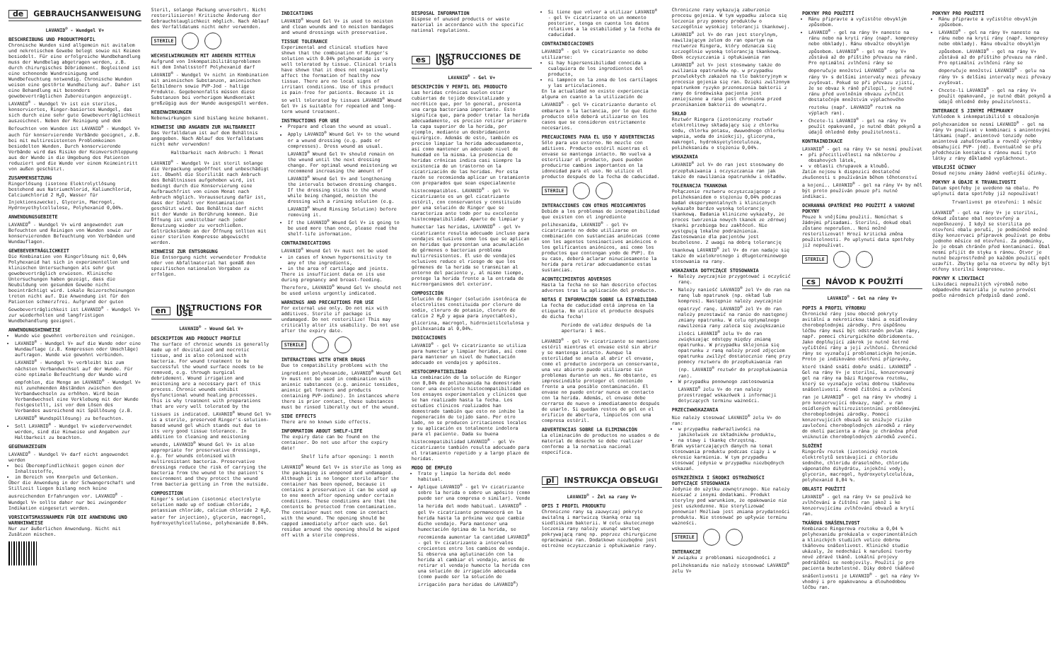de GEBRAUCHSANWEISUNG
LAVANID<sup>®</sup> - Wundgel V+
BESCHREIBUNG UND PRODUKTPROFIL
Chronische Wunden sind allgemein mit avitalem und nekrotischem Gewebe belegt sowie mit Keimen besiedelt. Für eine erfolgreiche Wundbehandlung muss der Wundbelag abgetragen werden, z.B. durch chirurgisches Débridement. Begleitend ist eine schonende Wundreinigung und Wundbefeuchtung notwendig. Chronische Wunden weisen eine gestörte Wundheilung auf. Daher ist eine Behandlung mit besonders gewebeverträglichen Zubereitungen angezeigt. LAVANID<sup>®</sup> - Wundgel V+ ist ein steriles, konserviertes, Ringer-basiertes Wundgel, das sich durch eine sehr gute Gewebeverträglichkeit auszeichnet. Neben der Reinigung und dem Befeuchten von Wunden ist LAVANID<sup>®</sup> - Wundgel V+ auch für konservierende Verbände geeignet, z.B. bei mit multiresistenten Problemkeimen besiedelten Wunden. Durch konservierende Verbände wird das Risiko der Keimverschleppung aus der Wunde in die Umgebung des Patienten reduziert und die Wunde vor einem Keimeintritt von außen geschützt.
ZUSAMMENSETZUNG
Ringerlösung (isotone Elektrolytlösung bestehend aus Natriumchlorid, Kaliumchlorid, Calciumchlorid 2 H<sub>2</sub>O, Wasser für Injektionszwecke), Glycerin, Macrogol, Hydroxyethylcellulose, Polyhexanid 0,04%.
ANWENDUNGSGEBIETE
LAVANID<sup>®</sup> - Wundgel V+ wird angewendet zum Befeuchten und Reinigen von Wunden sowie zur konservierenden Befeuchtung von Verbänden und Wundauflagen.
GEWEBEVERTRÄGLICHKEIT
Die Kombination von Ringerlösung mit 0,04% Polyhexanid hat sich in experimentellen und klinischen Untersuchungen als sehr gut gewebeverträglich erwiesen. Klinische Untersuchungen haben gezeigt, dass die Neubildung von gesundem Gewebe nicht beeinträchtigt wird. Lokale Reizerscheinungen treten nicht auf. Die Anwendung ist für den Patienten schmerzfrei. Aufgrund der guten Gewebeverträglichkeit ist LAVANID<sup>®</sup> - Wundgel V+ zur wiederholten und langfristigen Wundbehandlung geeignet.
ANWENDUNGSHINWEISE
Wunde wie gewohnt vorbereiten und reinigen.
LAVANID<sup>®</sup> - Wundgel V+ auf die Wunde oder eine Wundauflage (z.B. Kompressen oder Umschläge) auftragen. Wunde wie gewohnt verbinden. LAVANID<sup>®</sup> - Wundgel V+ verbleibt bis zum nächsten Verbandwechsel auf der Wunde. Für eine optimale Befeuchtung der Wunde wird empfohlen, die Menge an LAVANID<sup>®</sup> - Wundgel V+ mit zunehmenden Abständen zwischen den Verbandwechseln zu erhöhen. Wird beim Verbandwechsel eine Verklebung mit der Wunde festgestellt, ist vor dem Lösen des Verbandes ausreichend mit Spüllösung (z.B. LAVANID<sup>®</sup> Wundspüllösung) zu befeuchten.
Soll LAVANID<sup>®</sup> - Wundgel V+ wiederverwendet werden, sind die Hinweise und Angaben zur Haltbarkeit zu beachten.
GEGENANZEIGEN
LAVANID<sup>®</sup> - Wundgel V+ darf nicht angewendet werden
bei Überempfindlichkeit gegen einen der Inhaltsstoffe,
im Bereich von Knorpeln und Gelenken.
Über die Anwendung in der Schwangerschaft und Stillzeit liegen bislang noch keine ausreichenden Erfahrungen vor. LAVANID<sup>®</sup> - Wundgel V+ sollte daher nur bei zwingender Indikation eingesetzt werden.
VORSICHTSMASSNAHMEN FÜR DIE ANWENDUNG UND WARNHINWEISE
Nur zur äußerlichen Anwendung. Nicht mit Zusätzen mischen.
Steril, solange Packung unversehrt. Nicht resterilisieren! Kritische Änderung der Gebrauchstauglichkeit möglich. Nach Ablauf des Verfalldatums nicht mehr verwenden.
STERILE
WECHSELWIRKUNGEN MIT ANDEREN MITTELN
Aufgrund von Inkompatibilitätsproblemen mit dem Inhaltsstoff Polyhexanid darf LAVANID<sup>®</sup> - Wundgel V+ nicht in Kombination mit anionischen Substanzen, anionischen Gelbildnern sowie PVP-Jod - haltige Produkte. Gegebenenfalls müssen diese Substanzen bei vorherigem Wundkontakt großzügig aus der Wunde ausgespült werden.
NEBENWIRKUNGEN
Nebenwirkungen sind bislang keine bekannt.
HINWEISE UND ANGABEN ZUR HALTBARKEIT
Das Verfalldatum ist auf dem Behältnis angegeben. Nach Ablauf des Verfalldatums nicht mehr verwenden!
Haltbarkeit nach Anbruch: 1 Monat
LAVANID<sup>®</sup> - Wundgel V+ ist steril solange die Verpackung ungeöffnet und unbeschädigt ist. Obwohl die Sterilität nach Anbruch des Behältnisses aufgehoben wird, ist bedingt durch die Konservierung eine Aufbrauchfrist von einem Monat nach Anbruch möglich. Voraussetzung dafür ist, dass der Inhalt vor Kontamination geschützt wird. Das Behältnis darf nicht mit der Wunde in Berührung kommen. Die Öffnung ist unmittelbar nach jeder Benutzung wieder zu verschließen. Geltrückstände an der Öffnung sollten mit einer sterilen Kompresse abgewischt werden.
HINWEISE ZUR ENTSORGUNG
Die Entsorgung nicht verwendeter Produkte oder von Abfallmaterial hat gemäß den spezifischen nationalen Vorgaben zu erfolgen.
en INSTRUCTIONS FOR USE
LAVANID<sup>®</sup> - Wound Gel V+
DESCRIPTION AND PRODUCT PROFILE
The surface of chronic wounds is generally made up of devitalized and necrotic tissue, and is also colonised with bacteria. For wound treatment to be successful the wound surface needs to be removed, e.g. through surgical debridement. Wound irrigation and moistening are a necessary part of this process. Chronic wounds exhibit dysfunctional wound healing processes. This is why treatment with preparations that are very well tolerated by the tissues is indicated. LAVANID<sup>®</sup> Wound Gel V+ is a sterile, preserved Ringer's-solution-based wound gel which stands out due to its very good tissue tolerance. In addition to cleaning and moistening wounds, LAVANID<sup>®</sup> Wound Gel V+ is also appropriate for preservative dressings, e.g. for wounds colonised with multiresistant bacteria. Preservative dressings reduce the risk of carrying the bacteria from the wound to the patient's environment and they protect the wound from bacteria getting in from the outside.
COMPOSITION
Ringer's solution (isotonic electrolyte solution made up of sodium chloride, potassium chloride, calcium chloride 2 H<sub>2</sub>O, water for injection), glycerin, macrogol, hydroxyethylcellulose, polyhexanide 0.04%.
INDICATIONS
LAVANID<sup>®</sup> Wound Gel V+ is used to moisten and clean wounds and to moisten bandages and wound dressings with preservative.
TISSUE TOLERANCE
Experimental and clinical studies have shown that the combination of Ringer's solution with 0.04% polyhexanide is very well tolerated by tissue. Clinical trials have shown that it does not negatively affect the formation of healthy new tissue. There are no local signs of irritant conditions. Use of this product is pain-free for patients. Because it is so well tolerated by tissues LAVANID<sup>®</sup> Wound Gel V+ is suitable for repeated and long-term wound treatment.
INSTRUCTIONS FOR USE
Prepare and clean the wound as usual.
Apply LAVANID<sup>®</sup> Wound Gel V+ to the wound or a wound dressing (e.g. pads or compresses). Dress wound as usual. LAVANID<sup>®</sup> Wound Gel V+ should remain on the wound until the next dressing change. For optimal wound moistening we recommend increasing the amount of LAVANID<sup>®</sup> Wound Gel V+ and lengthening the intervals between dressing changes. If the dressing sticks to the wound while being changed, moisten the dressing with a rinsing solution (e.g. LAVANID<sup>®</sup> Wound Rinsing Solution) before removing it.
If the LAVANID<sup>®</sup> Wound Gel V+ is going to be used more than once, please read the shelf-life information.
CONTRAINDICATIONS
LAVANID<sup>®</sup> Wound Gel V+ must not be used
in cases of known hypersensitivity to any of the ingredients,
in the area of cartilage and joints.
There is insufficient data on its use during pregnancy and breast-feeding. Therefore, LAVANID<sup>®</sup> Wound Gel V+ should not be used unless urgently indicated.
WARNINGS AND PRECAUTIONS FOR USE
For external use only. Do not mix with additives. Sterile if package is undamaged. Do not resterilize! This may critically alter its usability. Do not use after the expiry date.
STERILE
INTERACTIONS WITH OTHER DRUGS
Due to compatibility problems with the ingredient polyhexanide, LAVANID<sup>®</sup> Wound Gel V+ must not be used in combination with anionic substances (e.g. anionic tensides, anionic gel formers and products containing PVP-iodine). In instances where there is prior contact, these substances must be rinsed liberally out of the wound.
SIDE EFFECTS
There are no known side effects.
INFORMATION ABOUT SHELF-LIFE
The expiry date can be found on the container. Do not use after the expiry date!
Shelf life after opening: 1 month
LAVANID<sup>®</sup> Wound Gel V+ is sterile as long as the packaging is unopened and undamaged. Although it is no longer sterile after the container has been opened, because it contains a preservative it can be used up to one month after opening under certain conditions. These conditions are that the contents be protected from contamination. The container must not come in contact with the wound. The opening should be capped immediately after each use. Gel residue around the opening should be wiped off with a sterile compress.
DISPOSAL INFORMATION
Dispose of unused products or waste material in accordance with the specific national regulations.
es INSTRUCCIONES DE USO
LAVANID<sup>®</sup> - Gel V+
DESCRIPCIÓN Y PERFIL DEL PRODUCTO
Las heridas crónicas suelen estar cubiertas de tejido desvitalizado y necrótico que, por lo general, presenta una carga bacteriana importante. Esto significa que, para poder tratar la herida adecuadamente, es preciso retirar primero la capa superior de la herida, por ejemplo, mediante un desbridamiento quirúrgico. Además de esto, también es preciso limpiar la herida adecuadamente, así como mantener un adecuado nivel de humedad en la misma. La presencia de heridas crónicas indica casi siempre la existencia de un trastorno en la cicatrización de las heridas. Por esta razón se recomienda aplicar un tratamiento con preparados que sean especialmente histocompatibles. LAVANID<sup>®</sup> - gel V+ cicatrizante es un gel cicatrizante estéril, con conservantes y constituido por una solución de Ringer que se caracteriza ante todo por su excelente histocompatibilidad. Aparte de limpiar y humectar las heridas, LAVANID<sup>®</sup> - gel V+ cicatrizante resulta adecuado incluso para vendajes oclusivos como los que se aplican en heridas que presentan una acumulación de gérmenes o bacterias problema multirresistentes. El uso de vendajes oclusivos reduce el riesgo de que los gérmenes de la herida se transmitan al entorno del paciente y, al mismo tiempo, protege la herida frente a la entrada de microorganismos del exterior.
COMPOSICIÓN
Solución de Ringer (solución isotónica de electrolitos constituida por cloruro de sodio, cloruro de potasio, cloruro de calcio 2 H<sub>2</sub>O y agua para inyectables), glicerina, macrogol, hidroxietilcelulosa y polihexanida al 0,04%.
INDICACIONES
LAVANID<sup>®</sup> - gel V+ cicatrizante se utiliza para humectar y limpiar heridas, así como para mantener un nivel de humectación adecuado en vendajes y apósitos.
HISTOCOMPATIBILIDAD
La combinación de la solución de Ringer con 0,04% de polihexanida ha demostrado tener una excelente histocompatibilidad en los ensayos experimentales y clínicos que se han realizado hasta la fecha. Los estudios clínicos realizados han demostrado también que esto no inhibe la regeneración de tejido sano. Por otro lado, no se producen irritaciones locales y su aplicación es totalmente indolora para el paciente. Dada su buena histocompatibilidad LAVANID<sup>®</sup> - gel V+ cicatrizante también resulta adecuado para el tratamiento repetido y a largo plazo de heridas.
MODO DE EMPLEO
Trate y limpie la herida del modo habitual.
Aplique LAVANID<sup>®</sup> - gel V+ cicatrizante sobre la herida o sobre un apósito (como puede ser una compresa o similar). Vende la herida del modo habitual. LAVANID<sup>®</sup> - gel V+ cicatrizante permanecerá en la herida hasta la próxima vez que cambie dicho vendaje. Para mantener una humectación óptima de la herida, se recomienda aumentar la cantidad LAVANID<sup>®</sup> - gel V+ cicatrizante a intervalos crecientes entre los cambios de vendaje. Si observa una aglutinación con la herida al cambiar el vendaje, antes de retirar el vendaje humecte la herida con una solución de irrigación adecuada (como puede ser la solución de irrigación para heridas de LAVANID<sup>®</sup>)
Si tiene que volver a utilizar LAVANID<sup>®</sup> - gel V+ cicatrizante en un momento posterior, tenga en cuenta los datos relativos a la estabilidad y la fecha de caducidad.
CONTRAINDICACIONES
LAVANID<sup>®</sup> - gel V+ cicatrizante no debe utilizarse:
si hay hipersensibilidad conocida a cualquiera de los ingredientes del producto,
ni tampoco en la zona de los cartílagos y las articulaciones.
En la actualidad no existe experiencia alguna en cuanto a la utilización de LAVANID<sup>®</sup> - gel V+ cicatrizante durante el embarazo o la lactancia, por lo que dicho producto sólo deberá utilizarse en los casos que se consideren estrictamente necesarios.
PRECAUCIONES PARA EL USO Y ADVERTENCIAS
Sólo para uso externo. No mezcle con aditivos. Producto estéril mientras el envase se mantenga intacto. No vuelva a esterilizar el producto, pues pueden producirse cambios importantes en la idoneidad para el uso. No utilice el producto después de la fecha de caducidad.
STERILE
INTERACCIONES CON OTROS MEDICAMENTOS
Debido a los problemas de incompatibilidad que existen con el ingrediente polihexanida, LAVANID<sup>®</sup> - gel V+ cicatrizante no debe utilizarse en combinación con sustancias aniónicas (como son los agentes tensioactivos aniónicos o los gelificantes aniónicos, así como los productos que contengan yodo de PVP). En su caso, deberá aclarar minuciosamente la herida para retirar adecuadamente estas sustancias.
ACONTECIMIENTOS ADVERSOS
Hasta la fecha no se han descrito efectos adversos tras la aplicación del producto.
NOTAS E INFORMACIÓN SOBRE LA ESTABILIDAD
La fecha de caducidad está impresa en la etiqueta. No utilice el producto después de dicha fecha!
Período de validez después de la apertura: 1 mes.
LAVANID<sup>®</sup> - gel V+ cicatrizante se mantiene estéril mientras el envase esté sin abrir y se mantenga intacto. Aunque la esterilidad se anula al abrir el envase, como el producto incorpora un conservante, una vez abierto puede utilizarse sin problemas durante un mes. No obstante, es imprescindible proteger el contenido frente a una posible contaminación. El envase no puede entrar nunca en contacto con la herida. Además, el envase debe cerrarse de nuevo o inmediatamente después de usarlo. Si quedan restos de gel en el orificio de abertura, límpielos con una compresa estéril.
ADVERTENCIAS SOBRE LA ELIMINACIÓN
La eliminación de productos no usados o de material de desecho se debe realizar conforme a la normativa nacional específica.
pl INSTRUKCJA OBSŁUGI
LAVANID<sup>®</sup> - Żel na rany V+
OPIS I PROFIL PRODUKTU
Chroniczne rany są zazwyczaj pokryte awitalną i martwiczą tkanką oraz są siedliskiem bakterii. W celu skutecznego leczenia rany należy usunąć warstwę pokrywającą ranę np. poprzez chirurgiczne opracowanie ran. Dodatkowo niezbędne jest ostrożne oczyszczanie i opłukiwanie rany.
Chroniczne rany wykazują zaburzenie procesu gojenia. W tym wypadku zaleca się leczenie przy pomocy produktów o szczególnie wysokiej tolerancji tkankowej. LAVANID<sup>®</sup> żel V+ do ran jest sterylnym, nawilżającym żelem do ran opartym na roztworze Ringera, który odznacza się szczególnie wysoką tolerancją tkankową. Obok oczyszczania i opłukiwania ran LAVANID<sup>®</sup> żel V+ jest stosowany także do zwilżania opatrunków np. w przypadku przewlekłych zakażeń na tle bakteryjnym w procesie gojenia się ran. Dzięki zwilżonym opatrunkom ryzyko przenoszenia bakterii z rany do środowiska pacjenta jest zmniejszone a rana jest chroniona przed przenikaniem bakterii do wewnątrz.
SKŁAD
Roztwór Ringera (izotoniczny roztwór elektrolitowy składający się z chlorku sodu, chlorku potasu, dwuwodnego chlorku wapnia, woda do iniekcji), gliceryna, makrogol, hydroksyetyloceluloza, poliheksanidu o stężeniu 0,04%.
WSKAZANIA
LAVANID<sup>®</sup> żel V+ do ran jest stosowany do przepłukiwania i oczyszczania ran jak także do nawilżania opatrunków i okładów.
TOLERANCJA TKANKOWA
Połączenie roztworu oczyszczającego z poliheksanidem o stężeniu 0,04% podczas badań eksperymentalnych i klinicznych wykazało bardzo wysoką tolerancję tkankową. Badania kliniczne wykazały, że proces tworzenia nowych tkanek ze zdrowej tkanki przebiega bez zakłóceń. Nie występują lokalne podrażnienia. Zastosowanie dla pacjentów jest bezbolesne. Z uwagi na dobrą tolerancję tkankową LAVANID<sup>®</sup> żel V+ do ran nadaje się także do wielokrotnego i długoterminowego stosowania na rany.
WSKAZANIA DOTYCZĄCE STOSOWANIA
Należy zwyczajnie przygotować i oczyścić ranę.
Należy nanieść LAVANID<sup>®</sup> żel V+ do ran na ranę lub opatrunek (np. okład lub kompres). Następnie należy zwyczajnie opatrzyć ranę. LAVANID<sup>®</sup> żel V+ do ran należy pozostawić na ranie do następnej zmiany opatrunku. W celu optymalnego nawilżenia rany zaleca się zwiększanie ilości LAVANID<sup>®</sup> żelu V+ do ran zwiększając odstępy między zmianą opatrunku. W przypadku sklejenia się opatrunku z raną należy przed zdjęciem opatrunku zwilżyć dostatecznie ranę przy pomocy roztworu do przepłukiwania ran (np. LAVANID<sup>®</sup> roztwór do przepłukiwania ran).
W przypadku ponownego zastosowania LAVANID<sup>®</sup> żelu V+ do ran należy przestrzegać wskazówek i informacji dotyczących terminu ważności.
PRZECIWWSKAZANIA
Nie należy stosować LAVANID<sup>®</sup> żelu V+ do ran:
w przypadku nadwrażliwości na jakikolwiek ze składników produktu,
na stawy i tkankę chrzęstną.
Brak wystarczających danych na temat stosowania produktu podczas ciąży i w okresie karmienia. W tym przypadku stosować jedynie w przypadku niezbędnych wskazań.
OSTRZEŻENIA I ŚRODKI OSTROŻNOŚCI DOTYCZĄCE STOSOWANIA
Jedynie do użytku zewnętrznego. Nie należy mieszać z innymi dodatkami. Produkt sterylny pod warunkiem, że opakowanie nie jest uszkodzone. Nie sterylizować ponownie! Możliwa jest zmiana przydatności produktu. Nie stosować po upływie terminu ważności.
STERILE
INTERAKCJE
W związku z problemami niezgodności z poliheksanidu nie należy stosować LAVANID<sup>®</sup> żelu V+
POKYNY PRO POUŽITÍ
Ránu připravte a vyčistěte obvyklým způsobem.
LAVANID<sup>®</sup> - gel na rány V+ naneste na ránu nebo na krytí rány (např. kompresy nebo obklady). Ránu obvažte obvyklým způsobem. LAVANID<sup>®</sup> - gel na rány V+ zůstává až do příštího převazu na ráně. Pro optimální zvlhčení rány se doporučuje množství LAVANID<sup>®</sup> - gelu na rány V+ s delšími intervaly mezi převazy zvyšovat. Pokud se při převazu zjistí, že se obvaz k ráně přilepil, je nutné ránu před uvolněním obvazu zvlhčit dostatečným množstvím výplachového roztoku (např. LAVANID<sup>®</sup> roztok na výplach ran).
Chcete-li LAVANID<sup>®</sup> - gel na rány V+ použít opakovaně, je nutné dbát pokynů a údajů ohledně doby použitelnosti.
KONTRAINDIKACE
LAVANID<sup>®</sup> - gel na rány V+ se nesmí používat
při přecitlivělosti na některou z obsahových látek,
v oblasti chrupavek a kloubů.
Zatím nejsou k dispozici dostatečné zkušenosti s používáním během těhotenství a kojení.. LAVANID<sup>®</sup> - gel na rány V+ by měl být proto používán pouze při nutné indikaci.
OCHRANNÁ OPATŘENÍ PRO POUŽITÍ A VAROVNÉ POKYNY
Pouze k vnějšímu použití. Nemíchat s žádnými přísadami. Sterilní, dokud obal zůstane neporušen.. Není možné resterilizovat! Hrozí kritická změna použitelnosti. Po uplynutí data spotřeby již nepoužívat.
STERILE
cs NÁVOD K POUŽITÍ
LAVANID<sup>®</sup> - Gel na rány V+
POPIS A PROFIL VÝROBKU
Chronické rány jsou obecně pokryty avitální a nekrotickou tkání a osídlovány choroboplodnými zárodky. Pro úspěšnou léčbu rány musí být odstraněn povlak rány, např. pomocí chirurgického débridementu. Jako doplňující zákrok je nutné šetrné vyčištění rány a její zvlhčení. Chronické rány se vyznačují problematickým hojením. Proto je indikováno ošetření přípravky, které tkáně snáší dobře snáší. LAVANID<sup>®</sup> - Gel na rány V+ je sterilní, konzervovaný gel na rány na bázi Ringerova roztoku, který se vyznačuje velmi dobrou tkáňovou snášenlivostí. Kromě čištění a zvlhčení ran je LAVANID<sup>®</sup> - gel na rány V+ vhodný i pro konzervující obvazy, např. u ran osídlených multirezistentními problémovými choroboplodnými zárodky. Pomocí konzervujících obvazů se snižuje riziko zavlečení choroboplodných zárodků z rány do okolí pacienta a rána je chráněna před vniknutím choroboplodných zárodků zvenčí.
SLOŽENÍ
Ringerův roztok (izotonický roztok elektrolytů sestávající z chloridu sodného, chloridu draselného, chloridu vápenatého dihydrátu, injekční vody), glycerin, macrogol, hydroxyetylcelulóza, polyhexanid 0,04 %.
OBLASTI POUŽITÍ
LAVANID<sup>®</sup> - gel na rány V+ se používá ke zvlhčování a čištění ran jakož i ke konzervujícímu zvlhčování obvazů a krytí ran.
TKÁŇOVÁ SNÁŠENLIVOST
Kombinace Ringerova roztoku a 0,04 % polyhexanidu prokázala v experimentálních a klinických studiích velice dobrou tkáňovou snášenlivost. Klinické studie ukázaly, že nedochází k narušení tvorby nové zdravé tkáně. Lokální projevy podráždění se neobjevily. Použití je pro pacienta bezbolestné. Díky dobré tkáňové snášenlivosti je LAVANID<sup>®</sup> - gel na rány V+ vhodný i pro opakovanou a dlouhodobou léčbu ran.
POKYNY PRO POUŽITÍ
Ránu připravte a vyčistěte obvyklým způsobem.
LAVANID<sup>®</sup> - gel na rány V+ naneste na ránu nebo na krytí rány (např. kompresy nebo obklady). Ránu obvažte obvyklým způsobem. LAVANID<sup>®</sup> - gel na rány V+ zůstává až do příštího převazu na ráně. Pro optimální zvlhčení rány se doporučuje množství LAVANID<sup>®</sup> - gelu na rány V+ s delšími intervaly mezi převazy zvyšovat.
Chcete-li LAVANID<sup>®</sup> - gel na rány V+ použít opakovaně, je nutné dbát pokynů a údajů ohledně doby použitelnosti.
INTERAKCE S JINÝMI PŘÍPRAVKY
Vzhledem k inkompatibilitě s obsaženým polyhexanidem se nesmí LAVANID<sup>®</sup> - gel na rány V+ používat v kombinaci s aniontovými látkami (např. aniontové tenzidy nebo aniontová zahušťovadla a rovněž výrobky obsahující PVP- jód). Eventuálně se při předchozím kontaktu s ránou musí tyto látky z rány důkladně vypláchnout.
VEDLEJŠÍ ÚČINKY
Dosud nejsou známy žádné vedlejší účinky.
POKYNY A ÚDAJE K TRVANLIVOSTI
Datum spotřeby je uvedeno na obalu. Po uplynutí data spotřeby již nepoužívat!
Trvanlivost po otevření: 1 měsíc
LAVANID<sup>®</sup> - gel na rány V+ je sterilní, dokud zůstane obal neotevřený a nepoškozený. I když se sterilita po otevření obalu poruší, je podmíněně možné díky konzervaci přípravek používat po dobu jednoho měsíce od otevření. Za podmínky, že je obsah chráněn před kontaminací. Obal nesmí přijít do styku s ránou. Otvor je nutné bezprostředně po každém použití opět uzavřít. Zbytky gelu na otvoru by měly být otřeny sterilní kompresou.
POKYNY K LIKVIDACI
Likvidaci nepoužitých výrobků nebo odpadového materiálu je nutno provést podle národních předpisů dané země.